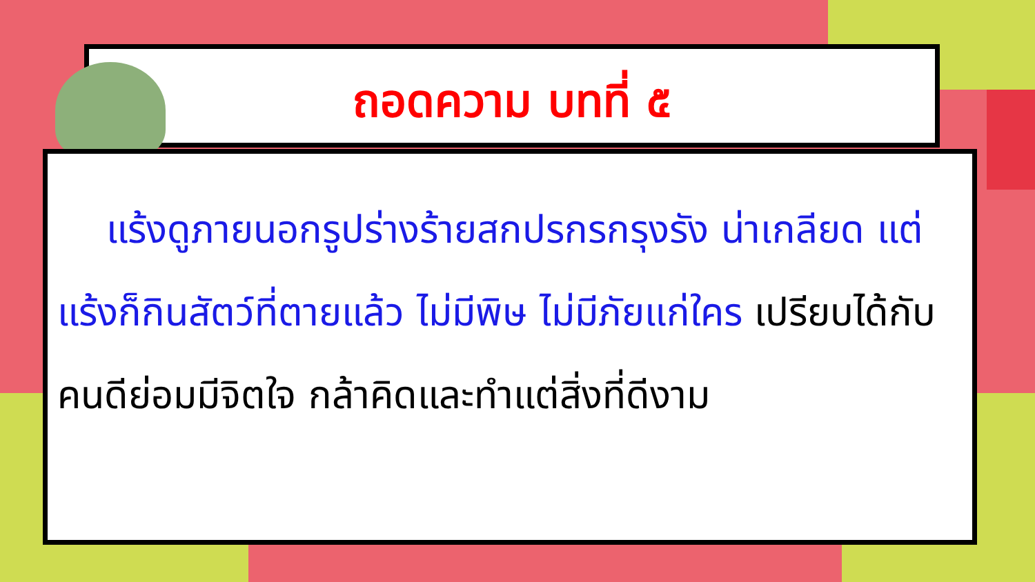ถอดความ บทที่ ๕
แร้งดูภายนอกรูปร่างร้ายสกปรกรกรุงรัง น่าเกลียด แต่แร้งก็กินสัตว์ที่ตายแล้ว ไม่มีพิษ ไม่มีภัยแก่ใคร เปรียบได้กับคนดีย่อมมีจิตใจ กล้าคิดและทำแต่สิ่งที่ดีงาม